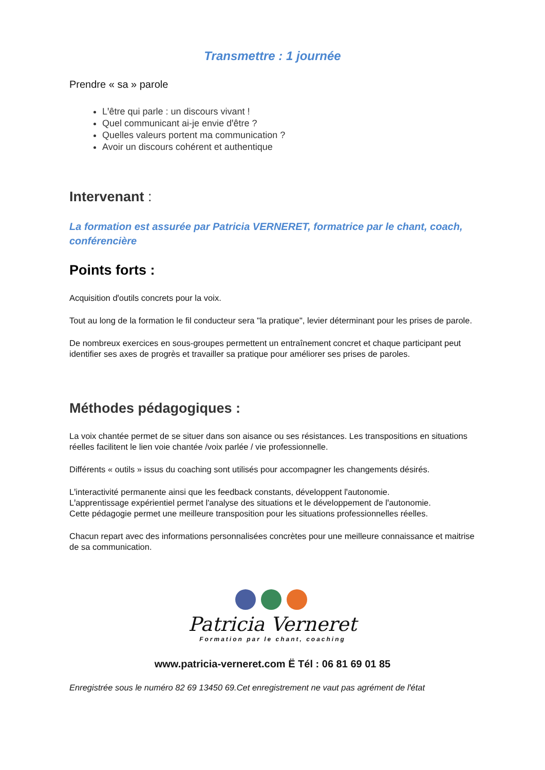Transmettre : 1 journée
Prendre « sa » parole
Lꞌêtre qui parle : un discours vivant !
Quel communicant ai-je envie dꞌêtre ?
Quelles valeurs portent ma communication ?
Avoir un discours cohérent et authentique
Intervenant :
La formation est assurée par Patricia VERNERET, formatrice par le chant, coach, conférencière
Points forts :
Acquisition dꞌoutils concrets pour la voix.
Tout au long de la formation le fil conducteur sera "la pratique", levier déterminant pour les prises de parole.
De nombreux exercices en sous-groupes permettent un entraînement concret et chaque participant peut identifier ses axes de progrès et travailler sa pratique pour améliorer ses prises de paroles.
Méthodes pédagogiques :
La voix chantée permet de se situer dans son aisance ou ses résistances. Les transpositions en situations réelles facilitent le lien voie chantée /voix parlée / vie professionnelle.
Différents « outils » issus du coaching sont utilisés pour accompagner les changements désirés.
Lꞌinteractivité permanente ainsi que les feedback constants, développent lꞌautonomie.
Lꞌapprentissage expérientiel permet l'analyse des situations et le développement de lꞌautonomie.
Cette pédagogie permet une meilleure transposition pour les situations professionnelles réelles.
Chacun repart avec des informations personnalisées concrètes pour une meilleure connaissance et maitrise de sa communication.
Patricia Verneret
Formation par le chant, coaching
www.patricia-verneret.com Ë Tél : 06 81 69 01 85
Enregistrée sous le numéro 82 69 13450 69.Cet enregistrement ne vaut pas agrément de lꞌétat